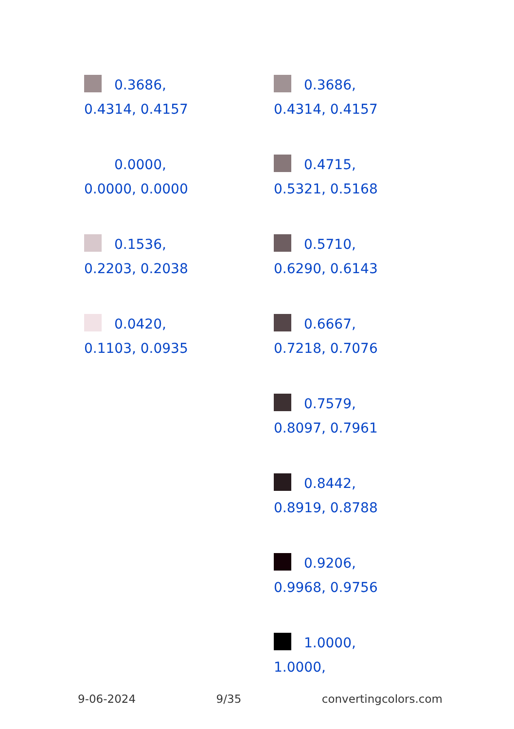0.3686, 0.4314, 0.4157
0.0000, 0.0000, 0.0000
0.1536, 0.2203, 0.2038
0.0420, 0.1103, 0.0935
0.3686, 0.4314, 0.4157
0.4715, 0.5321, 0.5168
0.5710, 0.6290, 0.6143
0.6667, 0.7218, 0.7076
0.7579, 0.8097, 0.7961
0.8442, 0.8919, 0.8788
0.9206, 0.9968, 0.9756
1.0000, 1.0000,
9-06-2024 9/35 convertingcolors.com